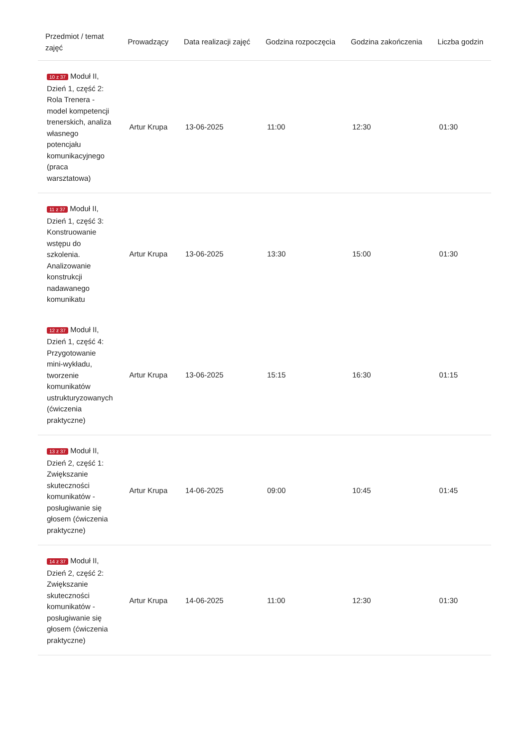| Przedmiot / temat zajęć | Prowadzący | Data realizacji zajęć | Godzina rozpoczęcia | Godzina zakończenia | Liczba godzin |
| --- | --- | --- | --- | --- | --- |
| 10 z 37 Moduł II, Dzień 1, część 2: Rola Trenera - model kompetencji trenerskich, analiza własnego potencjału komunikacyjnego (praca warsztatowa) | Artur Krupa | 13-06-2025 | 11:00 | 12:30 | 01:30 |
| 11 z 37 Moduł II, Dzień 1, część 3: Konstruowanie wstępu do szkolenia. Analizowanie konstrukcji nadawanego komunikatu | Artur Krupa | 13-06-2025 | 13:30 | 15:00 | 01:30 |
| 12 z 37 Moduł II, Dzień 1, część 4: Przygotowanie mini-wykładu, tworzenie komunikatów ustrukturyzowanych (ćwiczenia praktyczne) | Artur Krupa | 13-06-2025 | 15:15 | 16:30 | 01:15 |
| 13 z 37 Moduł II, Dzień 2, część 1: Zwiększanie skuteczności komunikatów - posługiwanie się głosem (ćwiczenia praktyczne) | Artur Krupa | 14-06-2025 | 09:00 | 10:45 | 01:45 |
| 14 z 37 Moduł II, Dzień 2, część 2: Zwiększanie skuteczności komunikatów - posługiwanie się głosem (ćwiczenia praktyczne) | Artur Krupa | 14-06-2025 | 11:00 | 12:30 | 01:30 |